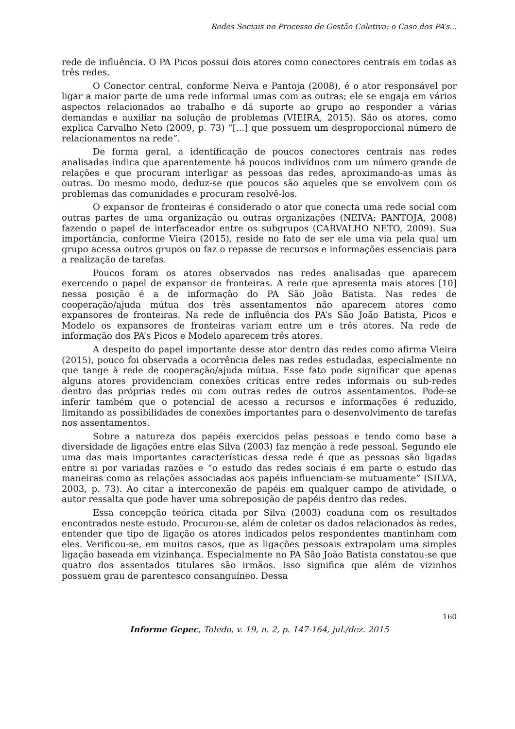Redes Sociais no Processo de Gestão Coletiva: o Caso dos PA’s...
rede de influência. O PA Picos possui dois atores como conectores centrais em todas as três redes.
O Conector central, conforme Neiva e Pantoja (2008), é o ator responsável por ligar a maior parte de uma rede informal umas com as outras; ele se engaja em vários aspectos relacionados ao trabalho e dá suporte ao grupo ao responder a várias demandas e auxiliar na solução de problemas (VIEIRA, 2015). São os atores, como explica Carvalho Neto (2009, p. 73) “[...] que possuem um desproporcional número de relacionamentos na rede”.
De forma geral, a identificação de poucos conectores centrais nas redes analisadas indica que aparentemente há poucos indivíduos com um número grande de relações e que procuram interligar as pessoas das redes, aproximando-as umas às outras. Do mesmo modo, deduz-se que poucos são aqueles que se envolvem com os problemas das comunidades e procuram resolvê-los.
O expansor de fronteiras é considerado o ator que conecta uma rede social com outras partes de uma organização ou outras organizações (NEIVA; PANTOJA, 2008) fazendo o papel de interfaceador entre os subgrupos (CARVALHO NETO, 2009). Sua importância, conforme Vieira (2015), reside no fato de ser ele uma via pela qual um grupo acessa outros grupos ou faz o repasse de recursos e informações essenciais para a realização de tarefas.
Poucos foram os atores observados nas redes analisadas que aparecem exercendo o papel de expansor de fronteiras. A rede que apresenta mais atores [10] nessa posição é a de informação do PA São João Batista. Nas redes de cooperação/ajuda mútua dos três assentamentos não aparecem atores como expansores de fronteiras. Na rede de influência dos PA’s São João Batista, Picos e Modelo os expansores de fronteiras variam entre um e três atores. Na rede de informação dos PA’s Picos e Modelo aparecem três atores.
A despeito do papel importante desse ator dentro das redes como afirma Vieira (2015), pouco foi observada a ocorrência deles nas redes estudadas, especialmente no que tange à rede de cooperação/ajuda mútua. Esse fato pode significar que apenas alguns atores providenciam conexões críticas entre redes informais ou sub-redes dentro das próprias redes ou com outras redes de outros assentamentos. Pode-se inferir também que o potencial de acesso a recursos e informações é reduzido, limitando as possibilidades de conexões importantes para o desenvolvimento de tarefas nos assentamentos.
Sobre a natureza dos papéis exercidos pelas pessoas e tendo como base a diversidade de ligações entre elas Silva (2003) faz menção à rede pessoal. Segundo ele uma das mais importantes características dessa rede é que as pessoas são ligadas entre si por variadas razões e “o estudo das redes sociais é em parte o estudo das maneiras como as relações associadas aos papéis influenciam-se mutuamente” (SILVA, 2003, p. 73). Ao citar a interconexão de papéis em qualquer campo de atividade, o autor ressalta que pode haver uma sobreposição de papéis dentro das redes.
Essa concepção teórica citada por Silva (2003) coaduna com os resultados encontrados neste estudo. Procurou-se, além de coletar os dados relacionados às redes, entender que tipo de ligação os atores indicados pelos respondentes mantinham com eles. Verificou-se, em muitos casos, que as ligações pessoais extrapolam uma simples ligação baseada em vizinhança. Especialmente no PA São João Batista constatou-se que quatro dos assentados titulares são irmãos. Isso significa que além de vizinhos possuem grau de parentesco consanguíneo. Dessa
160
Informe Gepec, Toledo, v. 19, n. 2, p. 147-164, jul./dez. 2015